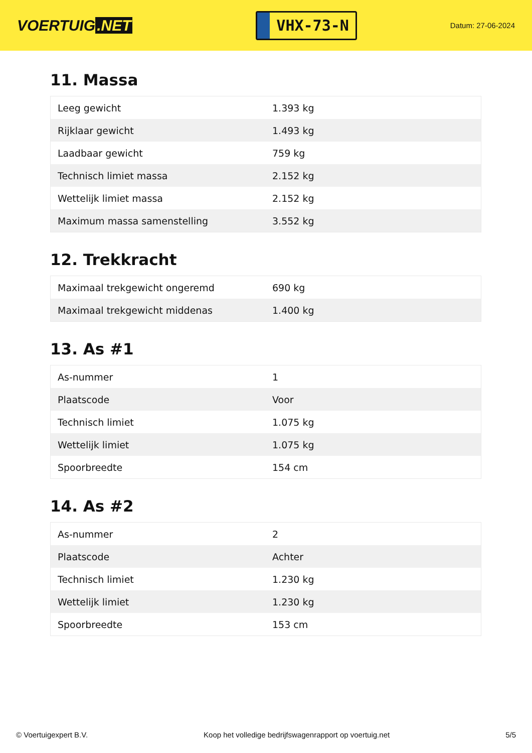VOERTUIG.NET
VHX-73-N
Datum: 27-06-2024
11. Massa
| Leeg gewicht | 1.393 kg |
| Rijklaar gewicht | 1.493 kg |
| Laadbaar gewicht | 759 kg |
| Technisch limiet massa | 2.152 kg |
| Wettelijk limiet massa | 2.152 kg |
| Maximum massa samenstelling | 3.552 kg |
12. Trekkracht
| Maximaal trekgewicht ongeremd | 690 kg |
| Maximaal trekgewicht middenas | 1.400 kg |
13. As #1
| As-nummer | 1 |
| Plaatscode | Voor |
| Technisch limiet | 1.075 kg |
| Wettelijk limiet | 1.075 kg |
| Spoorbreedte | 154 cm |
14. As #2
| As-nummer | 2 |
| Plaatscode | Achter |
| Technisch limiet | 1.230 kg |
| Wettelijk limiet | 1.230 kg |
| Spoorbreedte | 153 cm |
© Voertuigexpert B.V. Koop het volledige bedrijfswagenrapport op voertuig.net 5/5